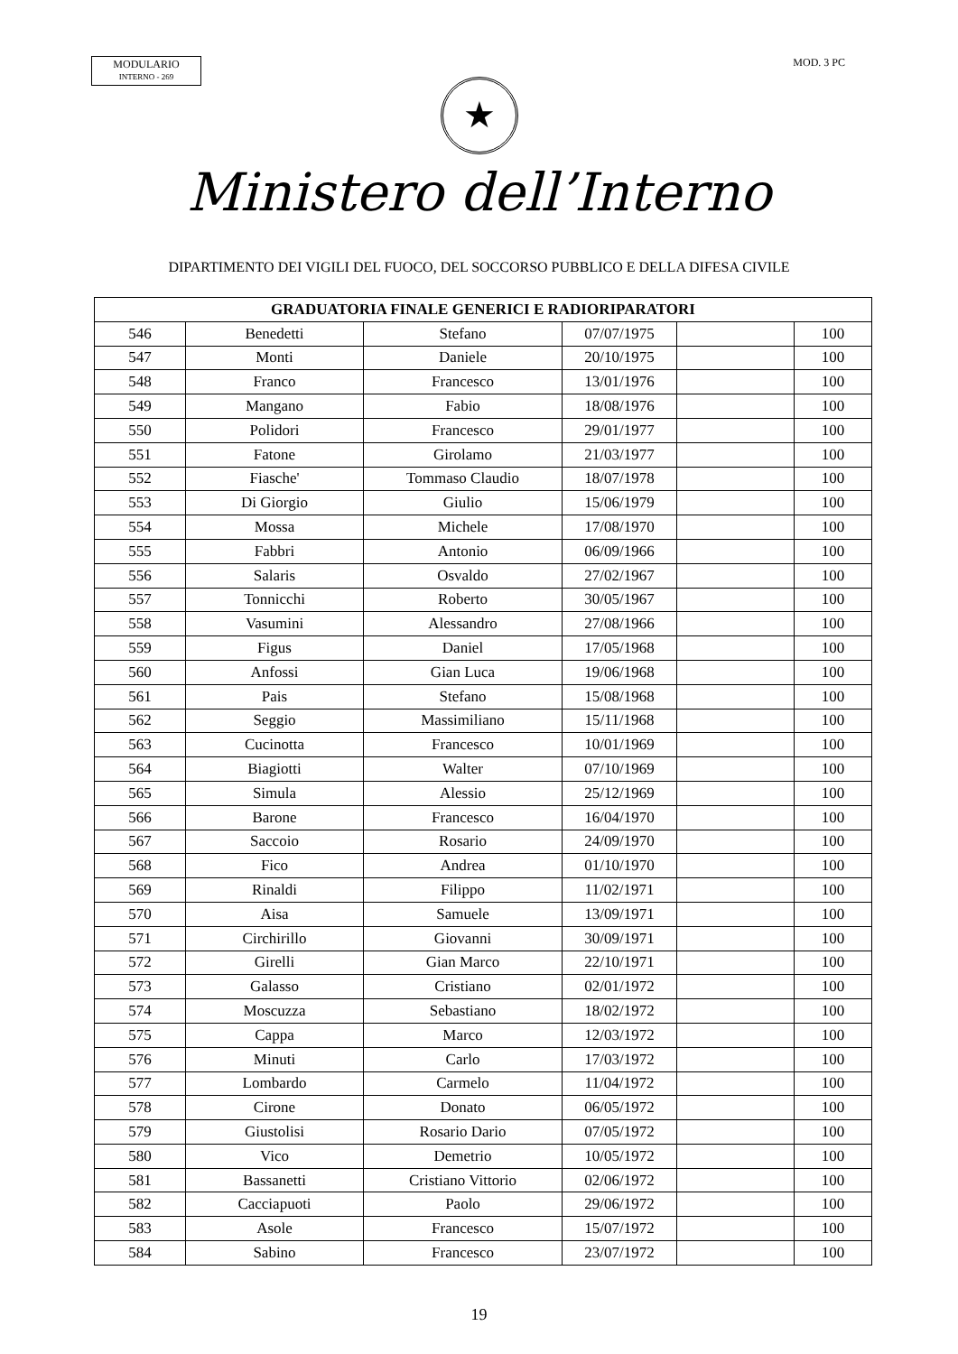MODULARIO
INTERNO - 269
MOD. 3 PC
★
Ministero dell’Interno
DIPARTIMENTO DEI VIGILI DEL FUOCO, DEL SOCCORSO PUBBLICO E DELLA DIFESA CIVILE
| GRADUATORIA FINALE GENERICI E RADIORIPARATORI | | | | | |
| --- | --- | --- | --- | --- | --- |
| 546 | Benedetti | Stefano | 07/07/1975 | | 100 |
| 547 | Monti | Daniele | 20/10/1975 | | 100 |
| 548 | Franco | Francesco | 13/01/1976 | | 100 |
| 549 | Mangano | Fabio | 18/08/1976 | | 100 |
| 550 | Polidori | Francesco | 29/01/1977 | | 100 |
| 551 | Fatone | Girolamo | 21/03/1977 | | 100 |
| 552 | Fiasche' | Tommaso Claudio | 18/07/1978 | | 100 |
| 553 | Di Giorgio | Giulio | 15/06/1979 | | 100 |
| 554 | Mossa | Michele | 17/08/1970 | | 100 |
| 555 | Fabbri | Antonio | 06/09/1966 | | 100 |
| 556 | Salaris | Osvaldo | 27/02/1967 | | 100 |
| 557 | Tonnicchi | Roberto | 30/05/1967 | | 100 |
| 558 | Vasumini | Alessandro | 27/08/1966 | | 100 |
| 559 | Figus | Daniel | 17/05/1968 | | 100 |
| 560 | Anfossi | Gian Luca | 19/06/1968 | | 100 |
| 561 | Pais | Stefano | 15/08/1968 | | 100 |
| 562 | Seggio | Massimiliano | 15/11/1968 | | 100 |
| 563 | Cucinotta | Francesco | 10/01/1969 | | 100 |
| 564 | Biagiotti | Walter | 07/10/1969 | | 100 |
| 565 | Simula | Alessio | 25/12/1969 | | 100 |
| 566 | Barone | Francesco | 16/04/1970 | | 100 |
| 567 | Saccoio | Rosario | 24/09/1970 | | 100 |
| 568 | Fico | Andrea | 01/10/1970 | | 100 |
| 569 | Rinaldi | Filippo | 11/02/1971 | | 100 |
| 570 | Aisa | Samuele | 13/09/1971 | | 100 |
| 571 | Circhirillo | Giovanni | 30/09/1971 | | 100 |
| 572 | Girelli | Gian Marco | 22/10/1971 | | 100 |
| 573 | Galasso | Cristiano | 02/01/1972 | | 100 |
| 574 | Moscuzza | Sebastiano | 18/02/1972 | | 100 |
| 575 | Cappa | Marco | 12/03/1972 | | 100 |
| 576 | Minuti | Carlo | 17/03/1972 | | 100 |
| 577 | Lombardo | Carmelo | 11/04/1972 | | 100 |
| 578 | Cirone | Donato | 06/05/1972 | | 100 |
| 579 | Giustolisi | Rosario Dario | 07/05/1972 | | 100 |
| 580 | Vico | Demetrio | 10/05/1972 | | 100 |
| 581 | Bassanetti | Cristiano Vittorio | 02/06/1972 | | 100 |
| 582 | Cacciapuoti | Paolo | 29/06/1972 | | 100 |
| 583 | Asole | Francesco | 15/07/1972 | | 100 |
| 584 | Sabino | Francesco | 23/07/1972 | | 100 |
19